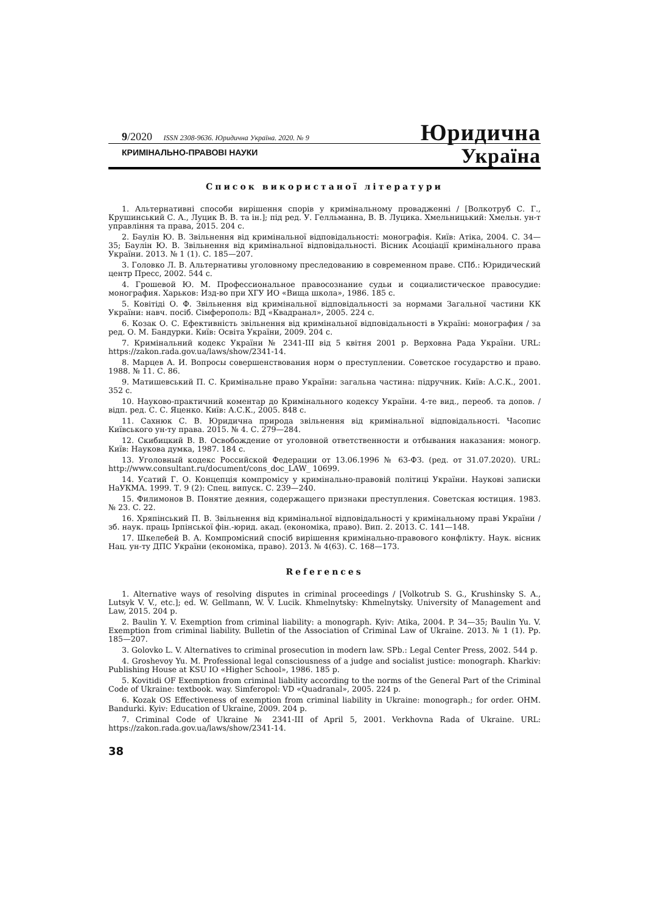9/2020 ISSN 2308-9636. Юридична Україна. 2020. № 9
Юридична
КРИМІНАЛЬНО-ПРАВОВІ НАУКИ Україна
Список використаної літератури
1. Альтернативні способи вирішення спорів у кримінальному провадженні / [Волкотруб С. Г., Крушинський С. А., Луцик В. В. та ін.]; під ред. У. Гелльманна, В. В. Луцика. Хмельницький: Хмельн. ун-т управління та права, 2015. 204 с.
2. Баулін Ю. В. Звільнення від кримінальної відповідальності: монографія. Київ: Атіка, 2004. С. 34—35; Баулін Ю. В. Звільнення від кримінальної відповідальності. Вісник Асоціації кримінального права України. 2013. № 1 (1). С. 185—207.
3. Головко Л. В. Альтернативы уголовному преследованию в современном праве. СПб.: Юридический центр Пресс, 2002. 544 с.
4. Грошевой Ю. М. Профессиональное правосознание судьи и социалистическое правосудие: монография. Харьков: Изд-во при ХГУ ИО «Вища школа», 1986. 185 с.
5. Ковітіді О. Ф. Звільнення від кримінальної відповідальності за нормами Загальної частини КК України: навч. посіб. Сімферополь: ВД «Квадранал», 2005. 224 с.
6. Козак О. С. Ефективність звільнення від кримінальної відповідальності в Україні: монография / за ред. О. М. Бандурки. Київ: Освіта України, 2009. 204 с.
7. Кримінальний кодекс України № 2341-III від 5 квітня 2001 р. Верховна Рада України. URL: https://zakon.rada.gov.ua/laws/show/2341-14.
8. Марцев А. И. Вопросы совершенствования норм о преступлении. Советское государство и право. 1988. № 11. С. 86.
9. Матишевський П. С. Кримінальне право України: загальна частина: підручник. Київ: А.С.К., 2001. 352 с.
10. Науково-практичний коментар до Кримінального кодексу України. 4-те вид., переоб. та допов. / відп. ред. С. С. Яценко. Київ: А.С.К., 2005. 848 с.
11. Сахнюк С. В. Юридична природа звільнення від кримінальної відповідальності. Часопис Київського ун-ту права. 2015. № 4. С. 279—284.
12. Скибицкий В. В. Освобождение от уголовной ответственности и отбывания наказания: моногр. Київ: Наукова думка, 1987. 184 с.
13. Уголовный кодекс Российской Федерации от 13.06.1996 № 63-ФЗ. (ред. от 31.07.2020). URL: http://www.consultant.ru/document/cons_doc_LAW_ 10699.
14. Усатий Г. О. Концепція компромісу у кримінально-правовій політиці України. Наукові записки НаУКМА. 1999. Т. 9 (2): Спец. випуск. С. 239—240.
15. Филимонов В. Понятие деяния, содержащего признаки преступления. Советская юстиция. 1983. № 23. С. 22.
16. Хряпінський П. В. Звільнення від кримінальної відповідальності у кримінальному праві України / зб. наук. праць Ірпінської фін.-юрид. акад. (економіка, право). Вип. 2. 2013. С. 141—148.
17. Шкелебей В. А. Компромісний спосіб вирішення кримінально-правового конфлікту. Наук. вісник Нац. ун-ту ДПС України (економіка, право). 2013. № 4(63). С. 168—173.
References
1. Alternative ways of resolving disputes in criminal proceedings / [Volkotrub S. G., Krushinsky S. A., Lutsyk V. V., etc.]; ed. W. Gellmann, W. V. Lucik. Khmelnytsky: Khmelnytsky. University of Management and Law, 2015. 204 p.
2. Baulin Y. V. Exemption from criminal liability: a monograph. Kyiv: Atika, 2004. P. 34—35; Baulin Yu. V. Exemption from criminal liability. Bulletin of the Association of Criminal Law of Ukraine. 2013. № 1 (1). Pp. 185—207.
3. Golovko L. V. Alternatives to criminal prosecution in modern law. SPb.: Legal Center Press, 2002. 544 p.
4. Groshevoy Yu. M. Professional legal consciousness of a judge and socialist justice: monograph. Kharkiv: Publishing House at KSU IO «Higher School», 1986. 185 p.
5. Kovitidi OF Exemption from criminal liability according to the norms of the General Part of the Criminal Code of Ukraine: textbook. way. Simferopol: VD «Quadranal», 2005. 224 p.
6. Kozak OS Effectiveness of exemption from criminal liability in Ukraine: monograph.; for order. OHM. Bandurki. Kyiv: Education of Ukraine, 2009. 204 p.
7. Criminal Code of Ukraine № 2341-III of April 5, 2001. Verkhovna Rada of Ukraine. URL: https://zakon.rada.gov.ua/laws/show/2341-14.
38